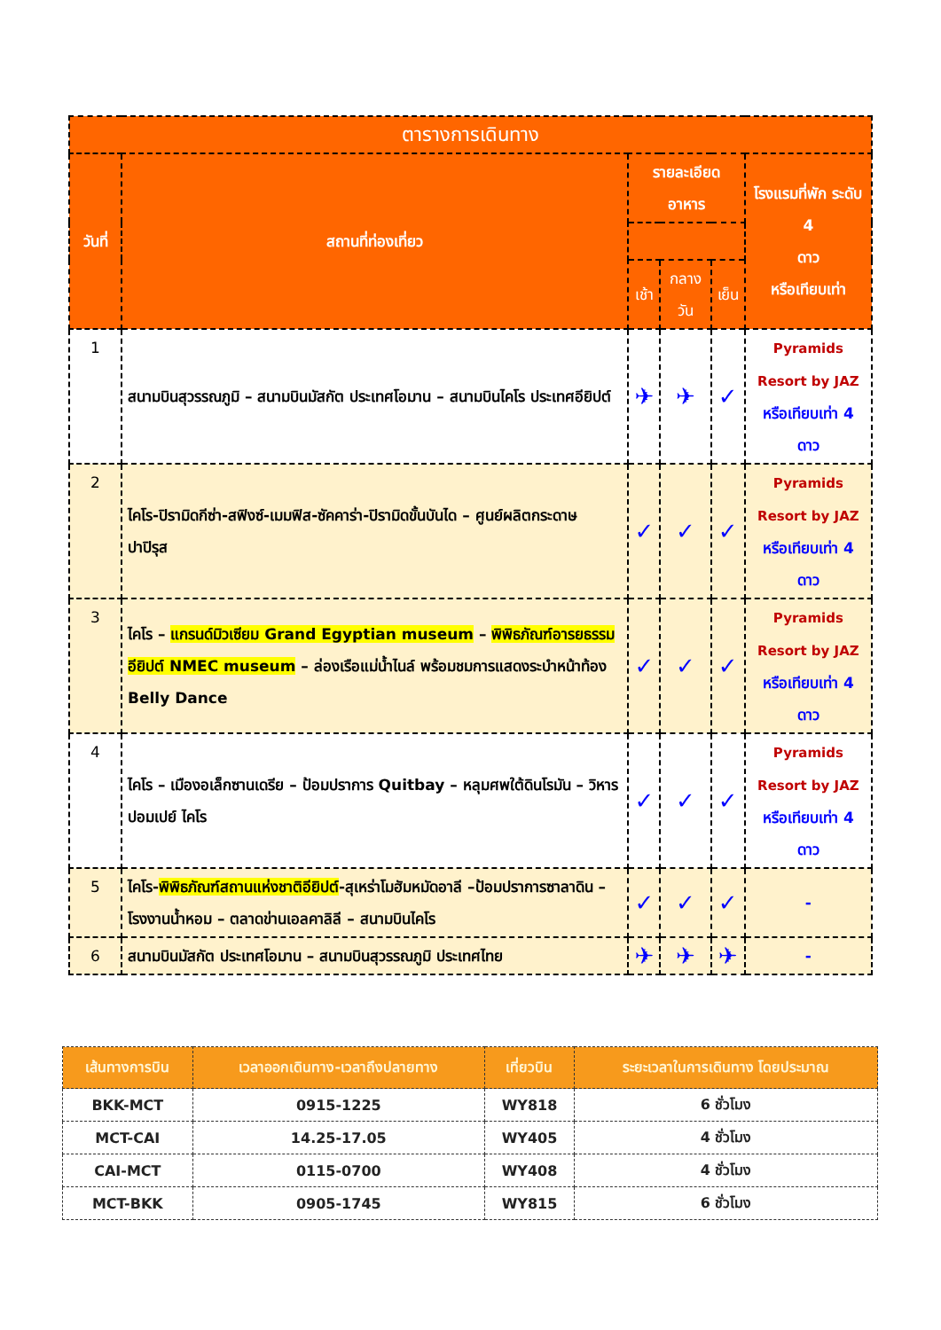| ตารางการเดินทาง | | | | | |
| --- | --- | --- | --- | --- | --- |
| วันที่ | สถานที่ท่องเที่ยว | รายละเอียด อาหาร | | | โรงแรมที่พัก ระดับ 4 ดาว หรือเทียบเท่า |
| | | เช้า | กลางวัน | เย็น | |
| 1 | สนามบินสุวรรณภูมิ – สนามบินมัสกัต ประเทศโอมาน – สนามบินไคโร ประเทศอียิปต์ | ✈ | ✈ | ✓ | Pyramids Resort by JAZ หรือเทียบเท่า 4 ดาว |
| 2 | ไคโร-ปิรามิดกีซ่า-สฟิงซ์-เมมฟิส-ซัคคาร่า-ปิรามิดขั้นบันได – ศูนย์ผลิตกระดาษ ปาปิรุส | ✓ | ✓ | ✓ | Pyramids Resort by JAZ หรือเทียบเท่า 4 ดาว |
| 3 | ไคโร – แกรนด์มิวเซียม Grand Egyptian museum – พิพิธภัณฑ์อารยธรรมอียิปต์ NMEC museum – ล่องเรือแม่น้ำไนล์ พร้อมชมการแสดงระบำหน้าท้อง Belly Dance | ✓ | ✓ | ✓ | Pyramids Resort by JAZ หรือเทียบเท่า 4 ดาว |
| 4 | ไคโร – เมืองอเล็กซานเดรีย – ป้อมปราการ Quitbay – หลุมศพใต้ดินโรมัน – วิหารปอมเปย์ ไคโร | ✓ | ✓ | ✓ | Pyramids Resort by JAZ หรือเทียบเท่า 4 ดาว |
| 5 | ไคโร- พิพิธภัณฑ์สถานแห่งชาติอียิปต์ -สุเหร่าโมฮัมหมัดอาลี –ป้อมปราการซาลาดิน – โรงงานน้ำหอม – ตลาดข่านเอลคาลิลี – สนามบินไคโร | ✓ | ✓ | ✓ | - |
| 6 | สนามบินมัสกัต ประเทศโอมาน – สนามบินสุวรรณภูมิ ประเทศไทย | ✈ | ✈ | ✈ | - |
| เส้นทางการบิน | เวลาออกเดินทาง-เวลาถึงปลายทาง | เที่ยวบิน | ระยะเวลาในการเดินทาง โดยประมาณ |
| --- | --- | --- | --- |
| BKK-MCT | 0915-1225 | WY818 | 6 ชั่วโมง |
| MCT-CAI | 14.25-17.05 | WY405 | 4 ชั่วโมง |
| CAI-MCT | 0115-0700 | WY408 | 4 ชั่วโมง |
| MCT-BKK | 0905-1745 | WY815 | 6 ชั่วโมง |